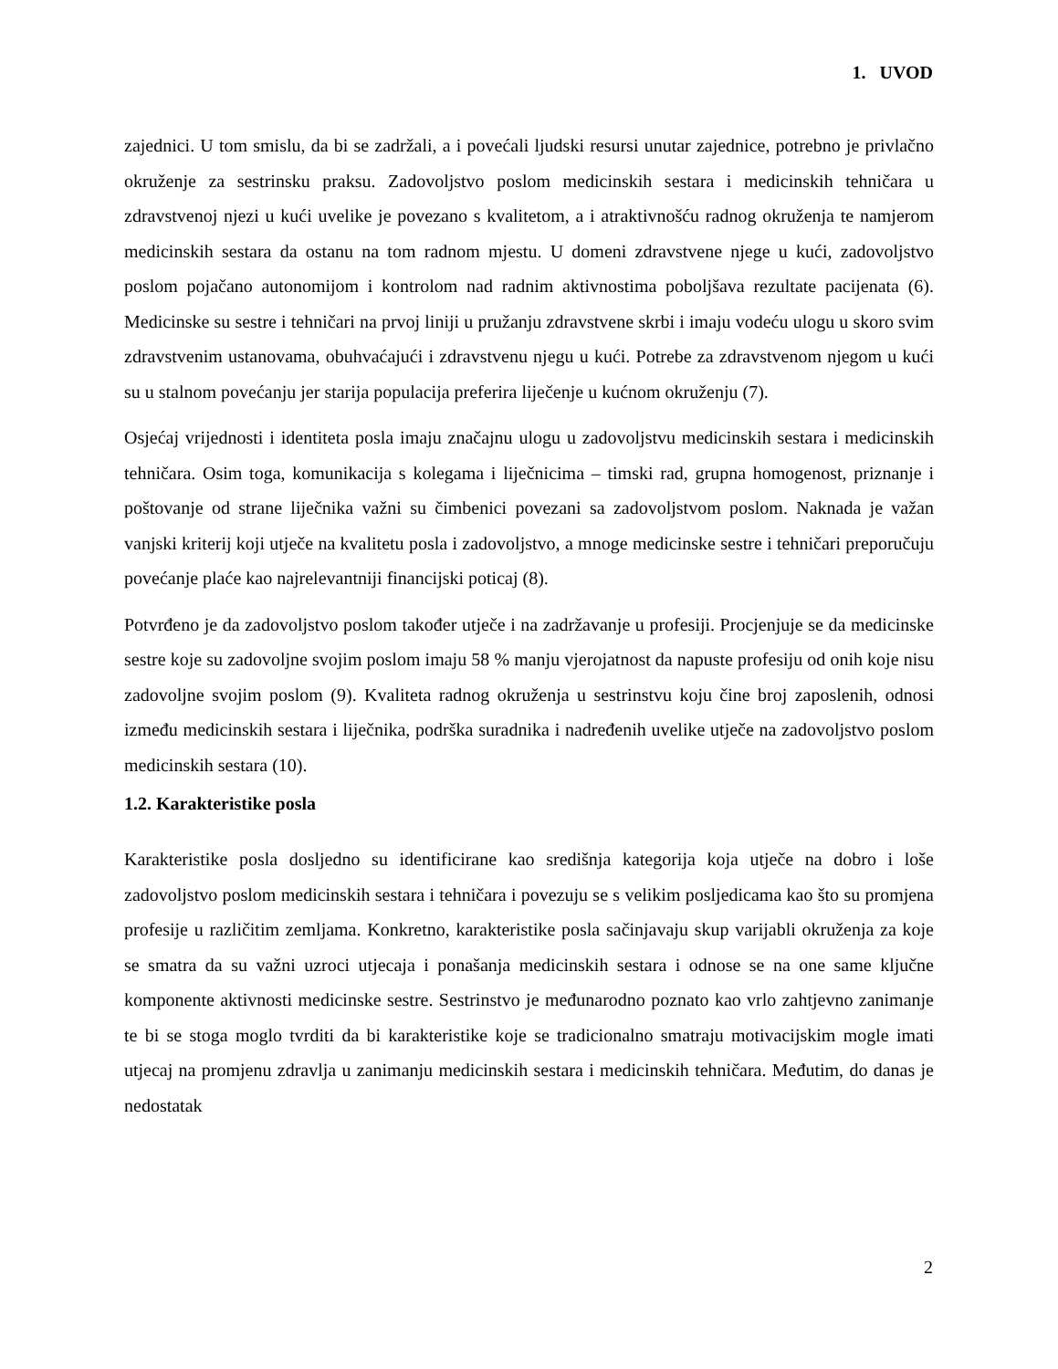1. UVOD
zajednici. U tom smislu, da bi se zadržali, a i povećali ljudski resursi unutar zajednice, potrebno je privlačno okruženje za sestrinsku praksu. Zadovoljstvo poslom medicinskih sestara i medicinskih tehničara u zdravstvenoj njezi u kući uvelike je povezano s kvalitetom, a i atraktivnošću radnog okruženja te namjerom medicinskih sestara da ostanu na tom radnom mjestu. U domeni zdravstvene njege u kući, zadovoljstvo poslom pojačano autonomijom i kontrolom nad radnim aktivnostima poboljšava rezultate pacijenata (6). Medicinske su sestre i tehničari na prvoj liniji u pružanju zdravstvene skrbi i imaju vodeću ulogu u skoro svim zdravstvenim ustanovama, obuhvaćajući i zdravstvenu njegu u kući. Potrebe za zdravstvenom njegom u kući su u stalnom povećanju jer starija populacija preferira liječenje u kućnom okruženju (7).
Osjećaj vrijednosti i identiteta posla imaju značajnu ulogu u zadovoljstvu medicinskih sestara i medicinskih tehničara. Osim toga, komunikacija s kolegama i liječnicima – timski rad, grupna homogenost, priznanje i poštovanje od strane liječnika važni su čimbenici povezani sa zadovoljstvom poslom. Naknada je važan vanjski kriterij koji utječe na kvalitetu posla i zadovoljstvo, a mnoge medicinske sestre i tehničari preporučuju povećanje plaće kao najrelevantniji financijski poticaj (8).
Potvrđeno je da zadovoljstvo poslom također utječe i na zadržavanje u profesiji. Procjenjuje se da medicinske sestre koje su zadovoljne svojim poslom imaju 58 % manju vjerojatnost da napuste profesiju od onih koje nisu zadovoljne svojim poslom (9). Kvaliteta radnog okruženja u sestrinstvu koju čine broj zaposlenih, odnosi između medicinskih sestara i liječnika, podrška suradnika i nadređenih uvelike utječe na zadovoljstvo poslom medicinskih sestara (10).
1.2. Karakteristike posla
Karakteristike posla dosljedno su identificirane kao središnja kategorija koja utječe na dobro i loše zadovoljstvo poslom medicinskih sestara i tehničara i povezuju se s velikim posljedicama kao što su promjena profesije u različitim zemljama. Konkretno, karakteristike posla sačinjavaju skup varijabli okruženja za koje se smatra da su važni uzroci utjecaja i ponašanja medicinskih sestara i odnose se na one same ključne komponente aktivnosti medicinske sestre. Sestrinstvo je međunarodno poznato kao vrlo zahtjevno zanimanje te bi se stoga moglo tvrditi da bi karakteristike koje se tradicionalno smatraju motivacijskim mogle imati utjecaj na promjenu zdravlja u zanimanju medicinskih sestara i medicinskih tehničara. Međutim, do danas je nedostatak
2